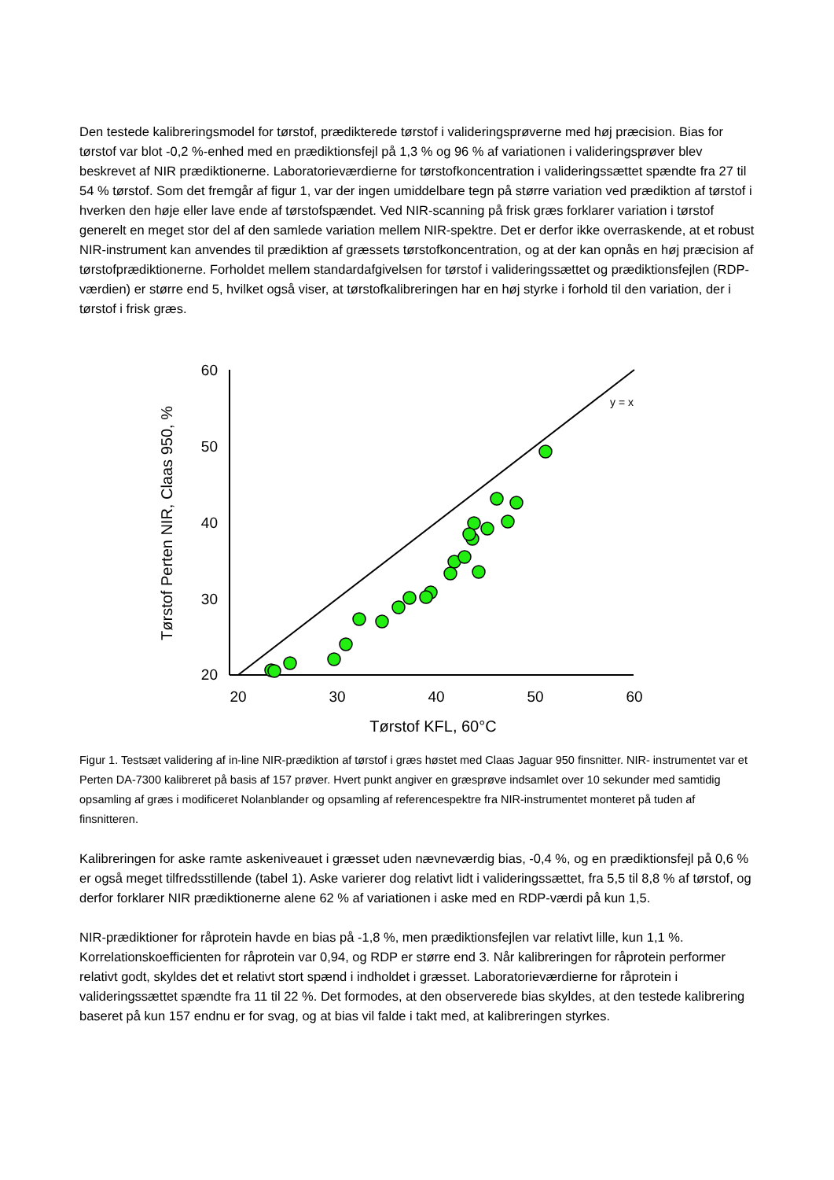Den testede kalibreringsmodel for tørstof, prædikterede tørstof i valideringsprøverne med høj præcision. Bias for tørstof var blot -0,2 %-enhed med en prædiktionsfejl på 1,3 % og 96 % af variationen i valideringsprøver blev beskrevet af NIR prædiktionerne. Laboratorieværdierne for tørstofkoncentration i valideringssættet spændte fra 27 til 54 % tørstof. Som det fremgår af figur 1, var der ingen umiddelbare tegn på større variation ved prædiktion af tørstof i hverken den høje eller lave ende af tørstofspændet. Ved NIR-scanning på frisk græs forklarer variation i tørstof generelt en meget stor del af den samlede variation mellem NIR-spektre. Det er derfor ikke overraskende, at et robust NIR-instrument kan anvendes til prædiktion af græssets tørstofkoncentration, og at der kan opnås en høj præcision af tørstofprædiktionerne. Forholdet mellem standardafgivelsen for tørstof i valideringssættet og prædiktionsfejlen (RDP-værdien) er større end 5, hvilket også viser, at tørstofkalibreringen har en høj styrke i forhold til den variation, der i tørstof i frisk græs.
60
50
40
30
20
20
30
40
50
60
Tørstof KFL, 60°C
Tørstof Perten NIR, Claas 950, %
y = x
Figur 1. Testsæt validering af in-line NIR-prædiktion af tørstof i græs høstet med Claas Jaguar 950 finsnitter. NIR- instrumentet var et Perten DA-7300 kalibreret på basis af 157 prøver. Hvert punkt angiver en græsprøve indsamlet over 10 sekunder med samtidig opsamling af græs i modificeret Nolanblander og opsamling af referencespektre fra NIR-instrumentet monteret på tuden af finsnitteren.
Kalibreringen for aske ramte askeniveauet i græsset uden nævneværdig bias, -0,4 %, og en prædiktionsfejl på 0,6 % er også meget tilfredsstillende (tabel 1). Aske varierer dog relativt lidt i valideringssættet, fra 5,5 til 8,8 % af tørstof, og derfor forklarer NIR prædiktionerne alene 62 % af variationen i aske med en RDP-værdi på kun 1,5.
NIR-prædiktioner for råprotein havde en bias på -1,8 %, men prædiktionsfejlen var relativt lille, kun 1,1 %. Korrelationskoefficienten for råprotein var 0,94, og RDP er større end 3. Når kalibreringen for råprotein performer relativt godt, skyldes det et relativt stort spænd i indholdet i græsset. Laboratorieværdierne for råprotein i valideringssættet spændte fra 11 til 22 %. Det formodes, at den observerede bias skyldes, at den testede kalibrering baseret på kun 157 endnu er for svag, og at bias vil falde i takt med, at kalibreringen styrkes.